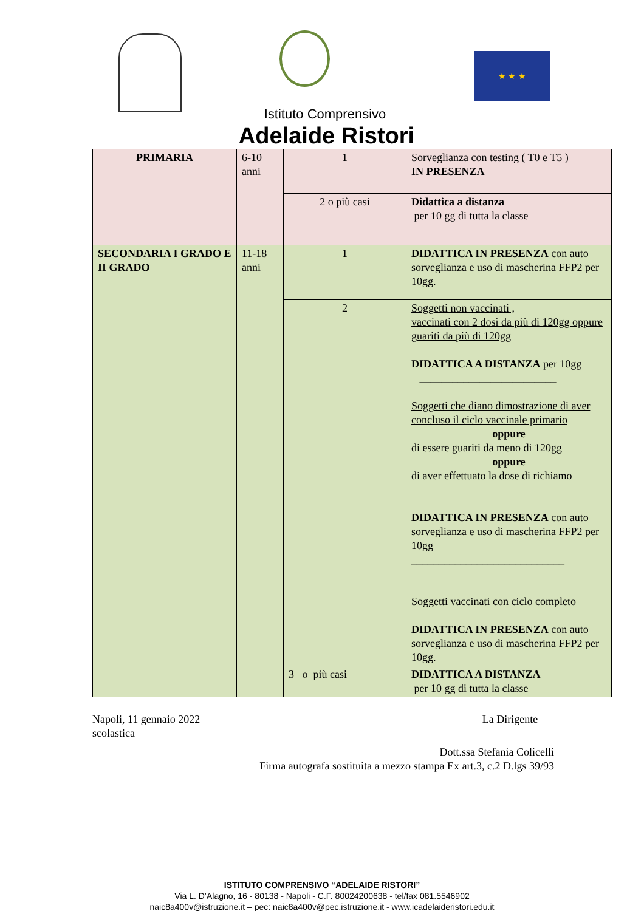★ ★ ★
Istituto Comprensivo
Adelaide Ristori
| PRIMARIA | 6-10 anni | 1 | Sorveglianza con testing ( T0 e T5 ) IN PRESENZA |
| | | 2 o più casi | Didattica a distanza per 10 gg di tutta la classe |
| SECONDARIA I GRADO E II GRADO | 11-18 anni | 1 | DIDATTICA IN PRESENZA con auto sorveglianza e uso di mascherina FFP2 per 10gg. |
| | | 2 | Soggetti non vaccinati , vaccinati con 2 dosi da più di 120gg oppure guariti da più di 120gg DIDATTICA A DISTANZA per 10gg _________________________ Soggetti che diano dimostrazione di aver concluso il ciclo vaccinale primario oppure di essere guariti da meno di 120gg oppure di aver effettuato la dose di richiamo DIDATTICA IN PRESENZA con auto sorveglianza e uso di mascherina FFP2 per 10gg ____________________________ Soggetti vaccinati con ciclo completo DIDATTICA IN PRESENZA con auto sorveglianza e uso di mascherina FFP2 per 10gg. |
| | | 3 o più casi | DIDATTICA A DISTANZA per 10 gg di tutta la classe |
Napoli, 11 gennaio 2022 La Dirigente
scolastica
Dott.ssa Stefania Colicelli
Firma autografa sostituita a mezzo stampa Ex art.3, c.2 D.lgs 39/93
ISTITUTO COMPRENSIVO “ADELAIDE RISTORI”
Via L. D’Alagno, 16 - 80138 - Napoli - C.F. 80024200638 - tel/fax 081.5546902
naic8a400v@istruzione.it – pec: naic8a400v@pec.istruzione.it - www.icadelaideristori.edu.it